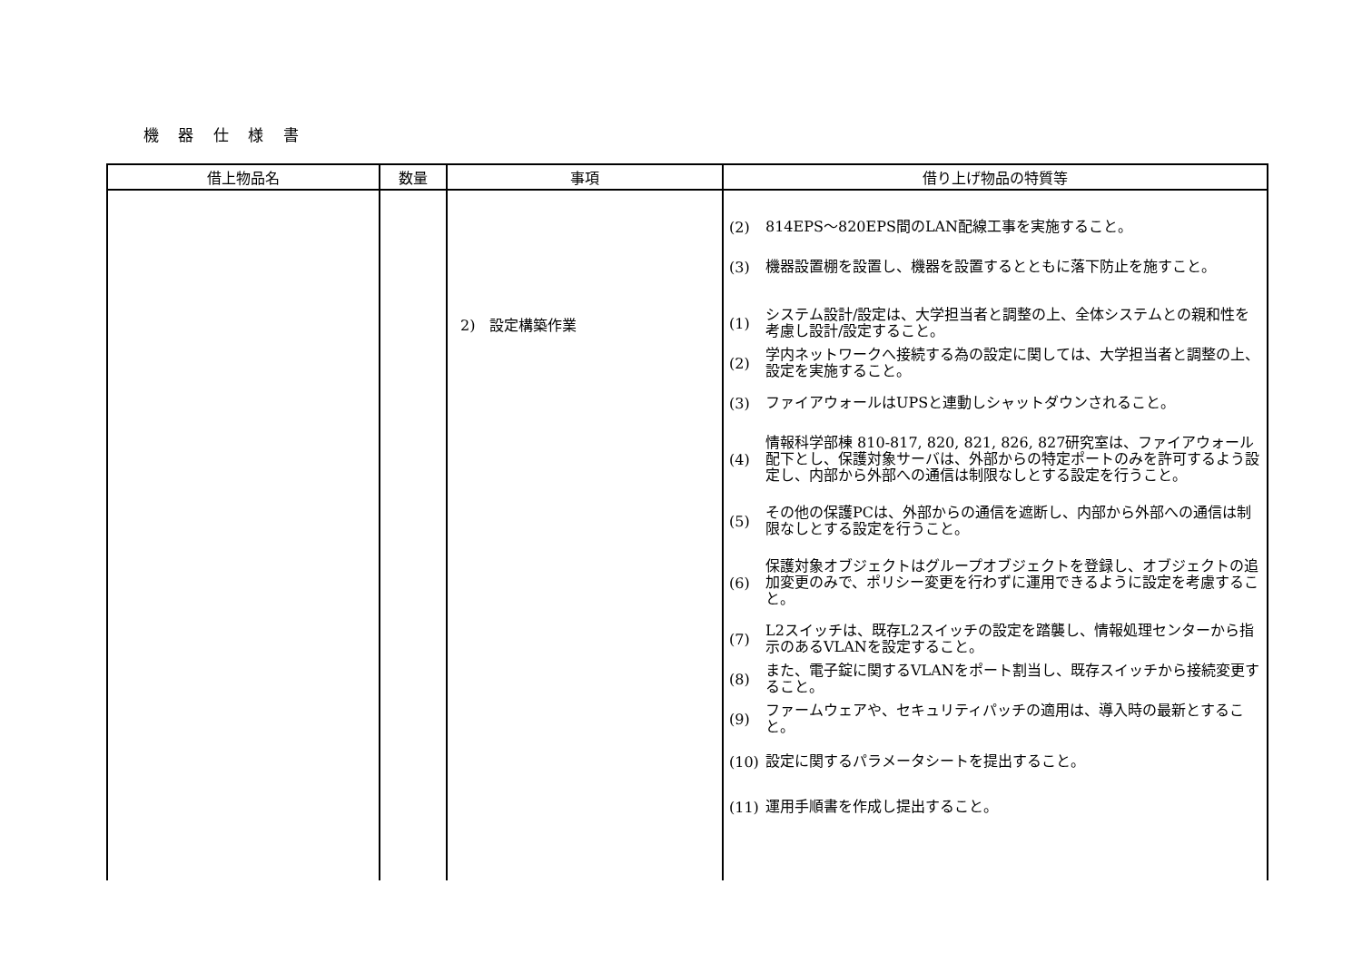機 器 仕 様 書
| 借上物品名 | 数量 | 事項 | 借り上げ物品の特質等 |
| --- | --- | --- | --- |
| | | 2) 設定構築作業 | (2) 814EPS～820EPS間のLAN配線工事を実施すること。 (3) 機器設置棚を設置し、機器を設置するとともに落下防止を施すこと。 (1) システム設計/設定は、大学担当者と調整の上、全体システムとの親和性を考慮し設計/設定すること。 (2) 学内ネットワークへ接続する為の設定に関しては、大学担当者と調整の上、設定を実施すること。 (3) ファイアウォールはUPSと連動しシャットダウンされること。 (4) 情報科学部棟 810-817, 820, 821, 826, 827研究室は、ファイアウォール配下とし、保護対象サーバは、外部からの特定ポートのみを許可するよう設定し、内部から外部への通信は制限なしとする設定を行うこと。 (5) その他の保護PCは、外部からの通信を遮断し、内部から外部への通信は制限なしとする設定を行うこと。 (6) 保護対象オブジェクトはグループオブジェクトを登録し、オブジェクトの追加変更のみで、ポリシー変更を行わずに運用できるように設定を考慮すること。 (7) L2スイッチは、既存L2スイッチの設定を踏襲し、情報処理センターから指示のあるVLANを設定すること。 (8) また、電子錠に関するVLANをポート割当し、既存スイッチから接続変更すること。 (9) ファームウェアや、セキュリティパッチの適用は、導入時の最新とすること。 (10) 設定に関するパラメータシートを提出すること。 (11) 運用手順書を作成し提出すること。 |